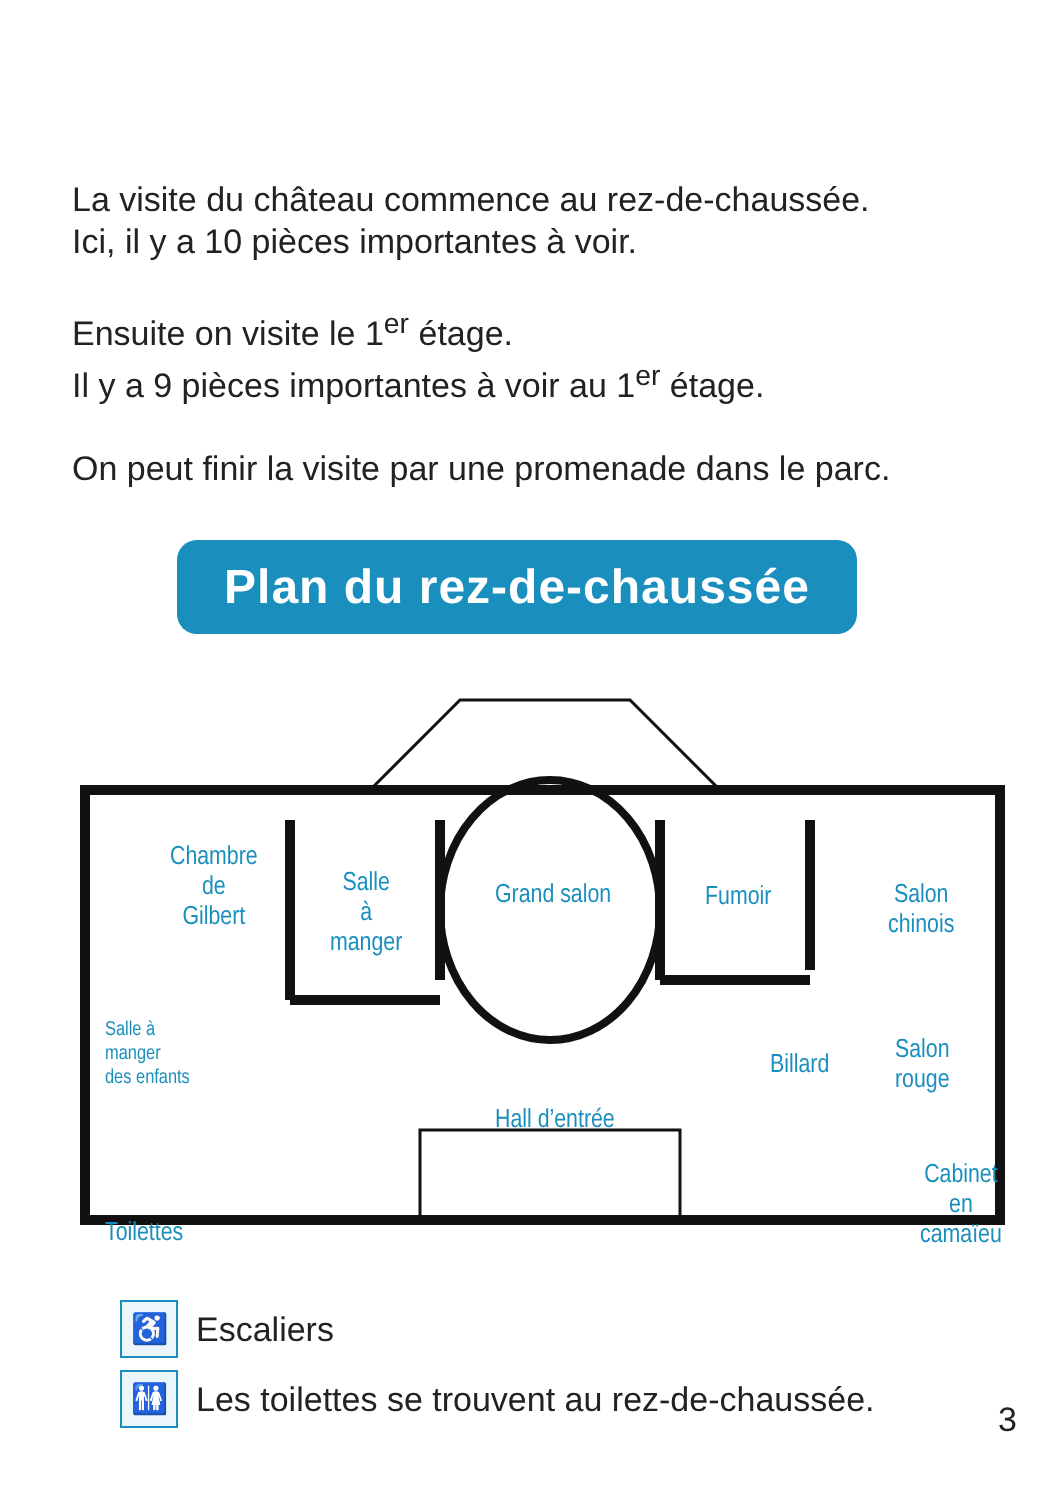La visite du château commence au rez-de-chaussée.
Ici, il y a 10 pièces importantes à voir.
Ensuite on visite le 1<sup>er</sup> étage.
Il y a 9 pièces importantes à voir au 1<sup>er</sup> étage.
On peut finir la visite par une promenade dans le parc.
Plan du rez-de-chaussée
Chambre
de
Gilbert
Salle
à
manger
Grand salon Fumoir
Salon
chinois
Salle à
manger
des enfants
Billard
Salon
rouge
Hall d’entrée
Cabinet
en
camaïeu
Toilettes
♿
Escaliers
🚻
Les toilettes se trouvent au rez-de-chaussée.
3